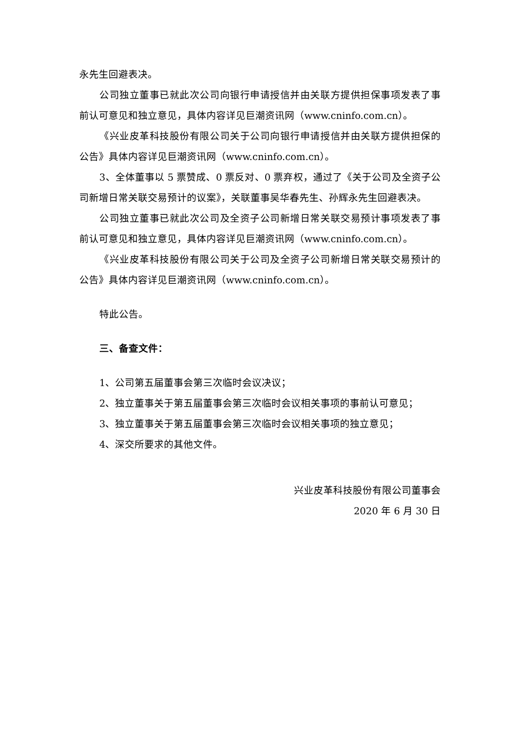永先生回避表决。
公司独立董事已就此次公司向银行申请授信并由关联方提供担保事项发表了事前认可意见和独立意见，具体内容详见巨潮资讯网（www.cninfo.com.cn）。
《兴业皮革科技股份有限公司关于公司向银行申请授信并由关联方提供担保的公告》具体内容详见巨潮资讯网（www.cninfo.com.cn）。
3、全体董事以 5 票赞成、0 票反对、0 票弃权，通过了《关于公司及全资子公司新增日常关联交易预计的议案》，关联董事吴华春先生、孙辉永先生回避表决。
公司独立董事已就此次公司及全资子公司新增日常关联交易预计事项发表了事前认可意见和独立意见，具体内容详见巨潮资讯网（www.cninfo.com.cn）。
《兴业皮革科技股份有限公司关于公司及全资子公司新增日常关联交易预计的公告》具体内容详见巨潮资讯网（www.cninfo.com.cn）。
特此公告。
三、备查文件：
1、公司第五届董事会第三次临时会议决议；
2、独立董事关于第五届董事会第三次临时会议相关事项的事前认可意见；
3、独立董事关于第五届董事会第三次临时会议相关事项的独立意见；
4、深交所要求的其他文件。
兴业皮革科技股份有限公司董事会
2020 年 6 月 30 日